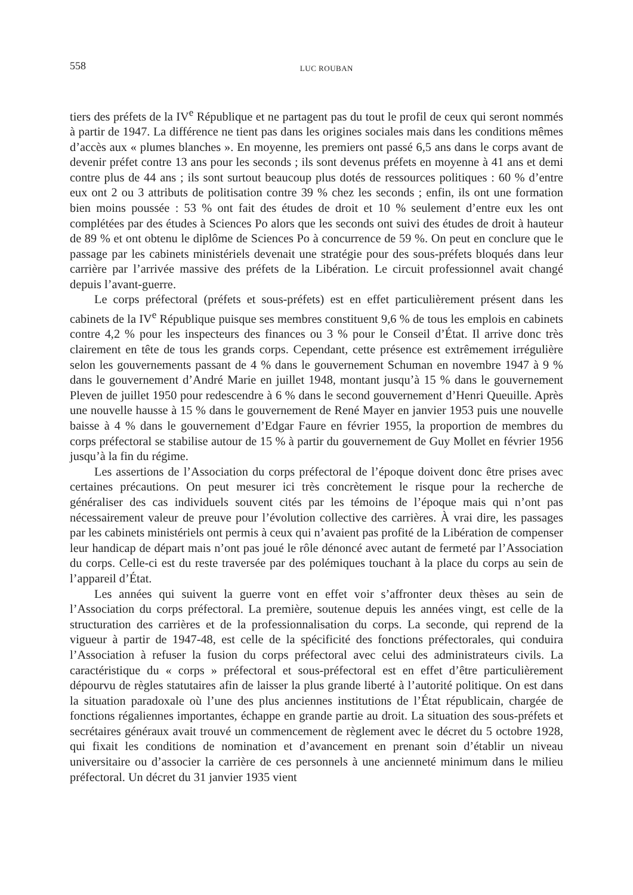558 LUC ROUBAN
tiers des préfets de la IV<sup>e</sup> République et ne partagent pas du tout le profil de ceux qui seront nommés à partir de 1947. La différence ne tient pas dans les origines sociales mais dans les conditions mêmes d’accès aux « plumes blanches ». En moyenne, les premiers ont passé 6,5 ans dans le corps avant de devenir préfet contre 13 ans pour les seconds ; ils sont devenus préfets en moyenne à 41 ans et demi contre plus de 44 ans ; ils sont surtout beaucoup plus dotés de ressources politiques : 60 % d’entre eux ont 2 ou 3 attributs de politisation contre 39 % chez les seconds ; enfin, ils ont une formation bien moins poussée : 53 % ont fait des études de droit et 10 % seulement d’entre eux les ont complétées par des études à Sciences Po alors que les seconds ont suivi des études de droit à hauteur de 89 % et ont obtenu le diplôme de Sciences Po à concurrence de 59 %. On peut en conclure que le passage par les cabinets ministériels devenait une stratégie pour des sous-préfets bloqués dans leur carrière par l’arrivée massive des préfets de la Libération. Le circuit professionnel avait changé depuis l’avant-guerre.
Le corps préfectoral (préfets et sous-préfets) est en effet particulièrement présent dans les cabinets de la IV<sup>e</sup> République puisque ses membres constituent 9,6 % de tous les emplois en cabinets contre 4,2 % pour les inspecteurs des finances ou 3 % pour le Conseil d’État. Il arrive donc très clairement en tête de tous les grands corps. Cependant, cette présence est extrêmement irrégulière selon les gouvernements passant de 4 % dans le gouvernement Schuman en novembre 1947 à 9 % dans le gouvernement d’André Marie en juillet 1948, montant jusqu’à 15 % dans le gouvernement Pleven de juillet 1950 pour redescendre à 6 % dans le second gouvernement d’Henri Queuille. Après une nouvelle hausse à 15 % dans le gouvernement de René Mayer en janvier 1953 puis une nouvelle baisse à 4 % dans le gouvernement d’Edgar Faure en février 1955, la proportion de membres du corps préfectoral se stabilise autour de 15 % à partir du gouvernement de Guy Mollet en février 1956 jusqu’à la fin du régime.
Les assertions de l’Association du corps préfectoral de l’époque doivent donc être prises avec certaines précautions. On peut mesurer ici très concrètement le risque pour la recherche de généraliser des cas individuels souvent cités par les témoins de l’époque mais qui n’ont pas nécessairement valeur de preuve pour l’évolution collective des carrières. À vrai dire, les passages par les cabinets ministériels ont permis à ceux qui n’avaient pas profité de la Libération de compenser leur handicap de départ mais n’ont pas joué le rôle dénoncé avec autant de fermeté par l’Association du corps. Celle-ci est du reste traversée par des polémiques touchant à la place du corps au sein de l’appareil d’État.
Les années qui suivent la guerre vont en effet voir s’affronter deux thèses au sein de l’Association du corps préfectoral. La première, soutenue depuis les années vingt, est celle de la structuration des carrières et de la professionnalisation du corps. La seconde, qui reprend de la vigueur à partir de 1947-48, est celle de la spécificité des fonctions préfectorales, qui conduira l’Association à refuser la fusion du corps préfectoral avec celui des administrateurs civils. La caractéristique du « corps » préfectoral et sous-préfectoral est en effet d’être particulièrement dépourvu de règles statutaires afin de laisser la plus grande liberté à l’autorité politique. On est dans la situation paradoxale où l’une des plus anciennes institutions de l’État républicain, chargée de fonctions régaliennes importantes, échappe en grande partie au droit. La situation des sous-préfets et secrétaires généraux avait trouvé un commencement de règlement avec le décret du 5 octobre 1928, qui fixait les conditions de nomination et d’avancement en prenant soin d’établir un niveau universitaire ou d’associer la carrière de ces personnels à une ancienneté minimum dans le milieu préfectoral. Un décret du 31 janvier 1935 vient